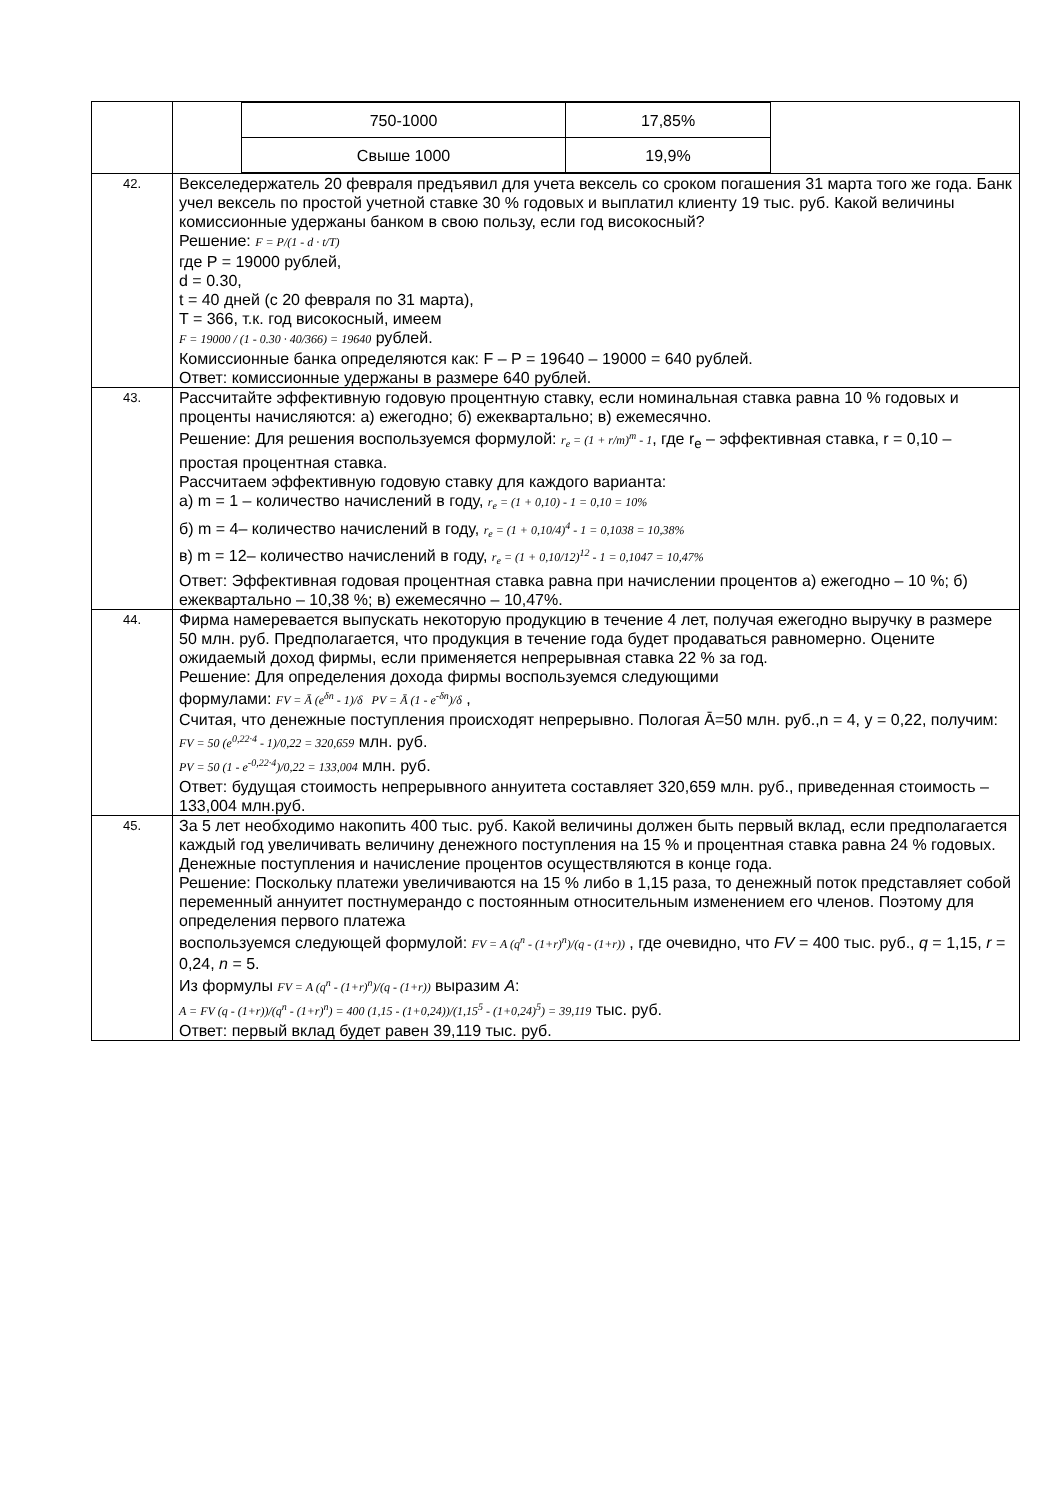| | / 750-1000 / 17,85% / / Свыше 1000 / 19,9% / |
| 42. | Векселедержатель 20 февраля предъявил для учета вексель со сроком погашения 31 марта того же года. Банк учел вексель по простой учетной ставке 30 % годовых и выплатил клиенту 19 тыс. руб. Какой величины комиссионные удержаны банком в свою пользу, если год високосный? Решение: F = P/(1 - d · t/T) где P = 19000 рублей, d = 0.30, t = 40 дней (с 20 февраля по 31 марта), T = 366, т.к. год високосный, имеем F = 19000 / (1 - 0.30 · 40/366) = 19640 рублей. Комиссионные банка определяются как: F – P = 19640 – 19000 = 640 рублей. Ответ: комиссионные удержаны в размере 640 рублей. |
| 43. | Рассчитайте эффективную годовую процентную ставку, если номинальная ставка равна 10 % годовых и проценты начисляются: а) ежегодно; б) ежеквартально; в) ежемесячно. Решение: Для решения воспользуемся формулой: r<sub>e</sub> = (1 + r/m)<sup>m</sup> - 1 , где r<sub>e</sub> – эффективная ставка, r = 0,10 – простая процентная ставка. Рассчитаем эффективную годовую ставку для каждого варианта: а) m = 1 – количество начислений в году, r<sub>e</sub> = (1 + 0,10) - 1 = 0,10 = 10% б) m = 4– количество начислений в году, r<sub>e</sub> = (1 + 0,10/4)<sup>4</sup> - 1 = 0,1038 = 10,38% в) m = 12– количество начислений в году, r<sub>e</sub> = (1 + 0,10/12)<sup>12</sup> - 1 = 0,1047 = 10,47% Ответ: Эффективная годовая процентная ставка равна при начислении процентов а) ежегодно – 10 %; б) ежеквартально – 10,38 %; в) ежемесячно – 10,47%. |
| 44. | Фирма намеревается выпускать некоторую продукцию в течение 4 лет, получая ежегодно выручку в размере 50 млн. руб. Предполагается, что продукция в течение года будет продаваться равномерно. Оцените ожидаемый доход фирмы, если применяется непрерывная ставка 22 % за год. Решение: Для определения дохода фирмы воспользуемся следующими формулами: FV = Ā (e<sup>δn</sup> - 1)/δ PV = Ā (1 - e<sup>-δn</sup>)/δ , Считая, что денежные поступления происходят непрерывно. Пологая Ā=50 млн. руб.,n = 4, y = 0,22, получим: FV = 50 (e<sup>0,22·4</sup> - 1)/0,22 = 320,659 млн. руб. PV = 50 (1 - e<sup>-0,22·4</sup>)/0,22 = 133,004 млн. руб. Ответ: будущая стоимость непрерывного аннуитета составляет 320,659 млн. руб., приведенная стоимость – 133,004 млн.руб. |
| 45. | За 5 лет необходимо накопить 400 тыс. руб. Какой величины должен быть первый вклад, если предполагается каждый год увеличивать величину денежного поступления на 15 % и процентная ставка равна 24 % годовых. Денежные поступления и начисление процентов осуществляются в конце года. Решение: Поскольку платежи увеличиваются на 15 % либо в 1,15 раза, то денежный поток представляет собой переменный аннуитет постнумерандо с постоянным относительным изменением его членов. Поэтому для определения первого платежа воспользуемся следующей формулой: FV = A (q<sup>n</sup> - (1+r)<sup>n</sup>)/(q - (1+r)) , где очевидно, что FV = 400 тыс. руб., q = 1,15, r = 0,24, n = 5. Из формулы FV = A (q<sup>n</sup> - (1+r)<sup>n</sup>)/(q - (1+r)) выразим A : A = FV (q - (1+r))/(q<sup>n</sup> - (1+r)<sup>n</sup>) = 400 (1,15 - (1+0,24))/(1,15<sup>5</sup> - (1+0,24)<sup>5</sup>) = 39,119 тыс. руб. Ответ: первый вклад будет равен 39,119 тыс. руб. |